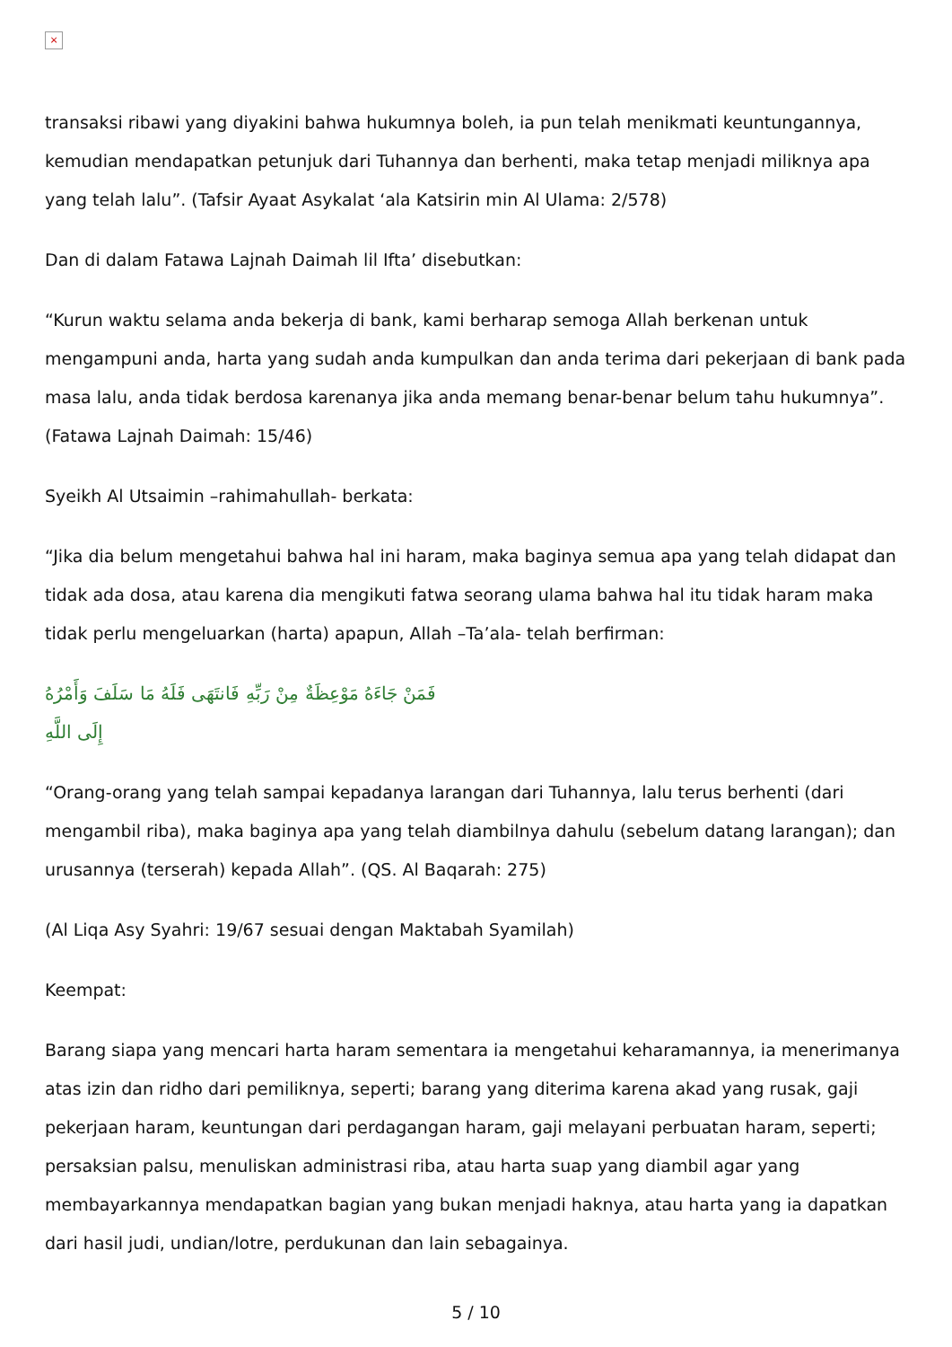×
transaksi ribawi yang diyakini bahwa hukumnya boleh, ia pun telah menikmati keuntungannya, kemudian mendapatkan petunjuk dari Tuhannya dan berhenti, maka tetap menjadi miliknya apa yang telah lalu”. (Tafsir Ayaat Asykalat ‘ala Katsirin min Al Ulama: 2/578)
Dan di dalam Fatawa Lajnah Daimah lil Ifta’ disebutkan:
“Kurun waktu selama anda bekerja di bank, kami berharap semoga Allah berkenan untuk mengampuni anda, harta yang sudah anda kumpulkan dan anda terima dari pekerjaan di bank pada masa lalu, anda tidak berdosa karenanya jika anda memang benar-benar belum tahu hukumnya”. (Fatawa Lajnah Daimah: 15/46)
Syeikh Al Utsaimin –rahimahullah- berkata:
“Jika dia belum mengetahui bahwa hal ini haram, maka baginya semua apa yang telah didapat dan tidak ada dosa, atau karena dia mengikuti fatwa seorang ulama bahwa hal itu tidak haram maka tidak perlu mengeluarkan (harta) apapun, Allah –Ta’ala- telah berfirman:
فَمَنْ جَاءَهُ مَوْعِظَةٌ مِنْ رَبِّهِ فَانتَهَى فَلَهُ مَا سَلَفَ وَأَمْرُهُ إِلَى اللَّهِ
“Orang-orang yang telah sampai kepadanya larangan dari Tuhannya, lalu terus berhenti (dari mengambil riba), maka baginya apa yang telah diambilnya dahulu (sebelum datang larangan); dan urusannya (terserah) kepada Allah”. (QS. Al Baqarah: 275)
(Al Liqa Asy Syahri: 19/67 sesuai dengan Maktabah Syamilah)
Keempat:
Barang siapa yang mencari harta haram sementara ia mengetahui keharamannya, ia menerimanya atas izin dan ridho dari pemiliknya, seperti; barang yang diterima karena akad yang rusak, gaji pekerjaan haram, keuntungan dari perdagangan haram, gaji melayani perbuatan haram, seperti; persaksian palsu, menuliskan administrasi riba, atau harta suap yang diambil agar yang membayarkannya mendapatkan bagian yang bukan menjadi haknya, atau harta yang ia dapatkan dari hasil judi, undian/lotre, perdukunan dan lain sebagainya.
5 / 10